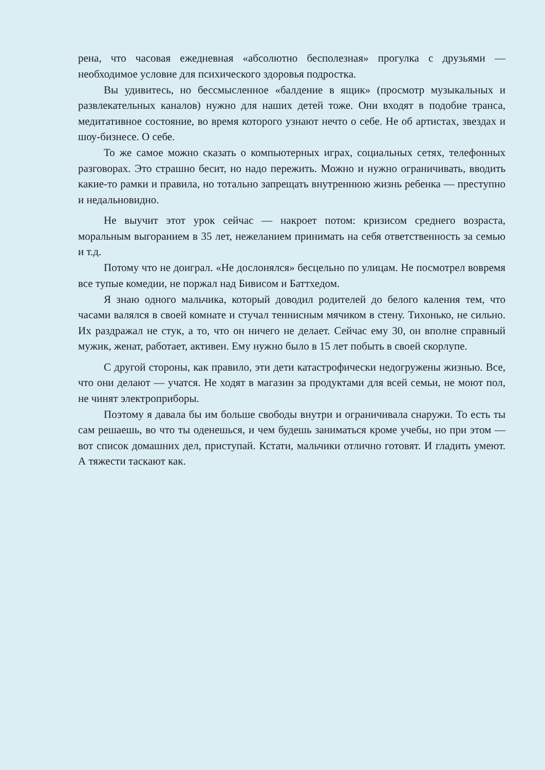рена, что часовая ежедневная «абсолютно бесполезная» прогулка с друзьями — необходимое условие для психического здоровья подростка.
Вы удивитесь, но бессмысленное «балдение в ящик» (просмотр музыкальных и развлекательных каналов) нужно для наших детей тоже. Они входят в подобие транса, медитативное состояние, во время которого узнают нечто о себе. Не об артистах, звездах и шоу-бизнесе. О себе.
То же самое можно сказать о компьютерных играх, социальных сетях, телефонных разговорах. Это страшно бесит, но надо пережить. Можно и нужно ограничивать, вводить какие-то рамки и правила, но тотально запрещать внутреннюю жизнь ребенка — преступно и недальновидно.
Не выучит этот урок сейчас — накроет потом: кризисом среднего возраста, моральным выгоранием в 35 лет, нежеланием принимать на себя ответственность за семью и т.д.
Потому что не доиграл. «Не дослонялся» бесцельно по улицам. Не посмотрел вовремя все тупые комедии, не поржал над Бивисом и Баттхедом.
Я знаю одного мальчика, который доводил родителей до белого каления тем, что часами валялся в своей комнате и стучал теннисным мячиком в стену. Тихонько, не сильно. Их раздражал не стук, а то, что он ничего не делает. Сейчас ему 30, он вполне справный мужик, женат, работает, активен. Ему нужно было в 15 лет побыть в своей скорлупе.
С другой стороны, как правило, эти дети катастрофически недогружены жизнью. Все, что они делают — учатся. Не ходят в магазин за продуктами для всей семьи, не моют пол, не чинят электроприборы.
Поэтому я давала бы им больше свободы внутри и ограничивала снаружи. То есть ты сам решаешь, во что ты оденешься, и чем будешь заниматься кроме учебы, но при этом — вот список домашних дел, приступай. Кстати, мальчики отлично готовят. И гладить умеют. А тяжести таскают как.